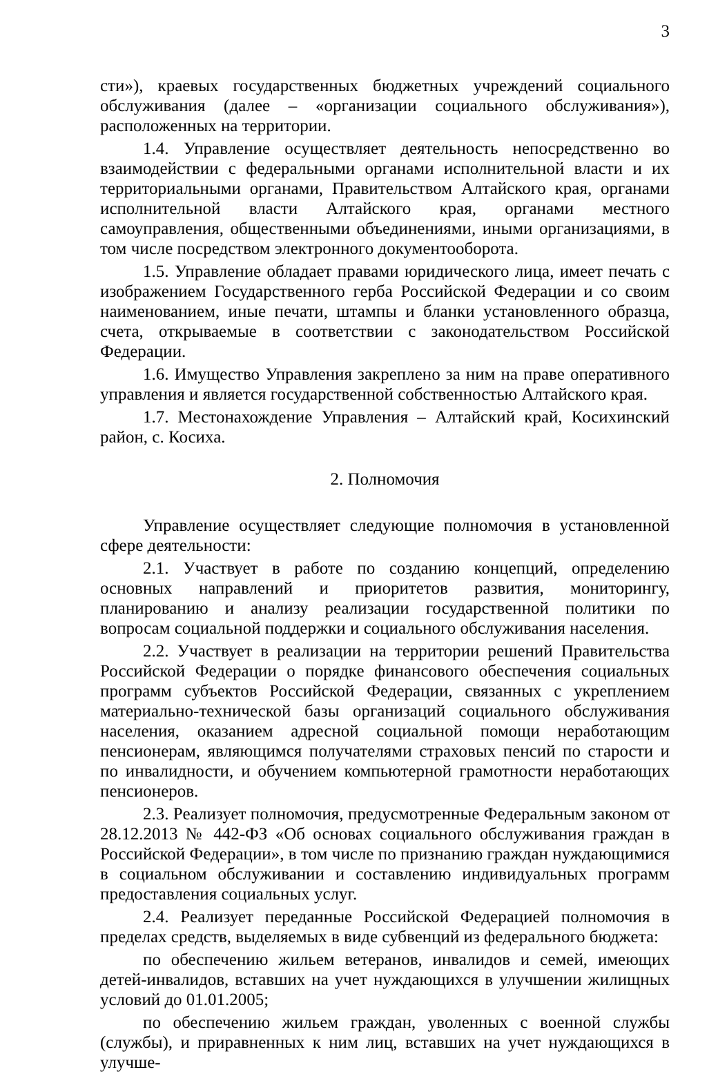3
сти»), краевых государственных бюджетных учреждений социального обслуживания (далее – «организации социального обслуживания»), расположенных на территории.
1.4. Управление осуществляет деятельность непосредственно во взаимодействии с федеральными органами исполнительной власти и их территориальными органами, Правительством Алтайского края, органами исполнительной власти Алтайского края, органами местного самоуправления, общественными объединениями, иными организациями, в том числе посредством электронного документооборота.
1.5. Управление обладает правами юридического лица, имеет печать с изображением Государственного герба Российской Федерации и со своим наименованием, иные печати, штампы и бланки установленного образца, счета, открываемые в соответствии с законодательством Российской Федерации.
1.6. Имущество Управления закреплено за ним на праве оперативного управления и является государственной собственностью Алтайского края.
1.7. Местонахождение Управления – Алтайский край, Косихинский район, с. Косиха.
2. Полномочия
Управление осуществляет следующие полномочия в установленной сфере деятельности:
2.1. Участвует в работе по созданию концепций, определению основных направлений и приоритетов развития, мониторингу, планированию и анализу реализации государственной политики по вопросам социальной поддержки и социального обслуживания населения.
2.2. Участвует в реализации на территории решений Правительства Российской Федерации о порядке финансового обеспечения социальных программ субъектов Российской Федерации, связанных с укреплением материально-технической базы организаций социального обслуживания населения, оказанием адресной социальной помощи неработающим пенсионерам, являющимся получателями страховых пенсий по старости и по инвалидности, и обучением компьютерной грамотности неработающих пенсионеров.
2.3. Реализует полномочия, предусмотренные Федеральным законом от 28.12.2013 № 442-ФЗ «Об основах социального обслуживания граждан в Российской Федерации», в том числе по признанию граждан нуждающимися в социальном обслуживании и составлению индивидуальных программ предоставления социальных услуг.
2.4. Реализует переданные Российской Федерацией полномочия в пределах средств, выделяемых в виде субвенций из федерального бюджета:
по обеспечению жильем ветеранов, инвалидов и семей, имеющих детей-инвалидов, вставших на учет нуждающихся в улучшении жилищных условий до 01.01.2005;
по обеспечению жильем граждан, уволенных с военной службы (службы), и приравненных к ним лиц, вставших на учет нуждающихся в улучше-